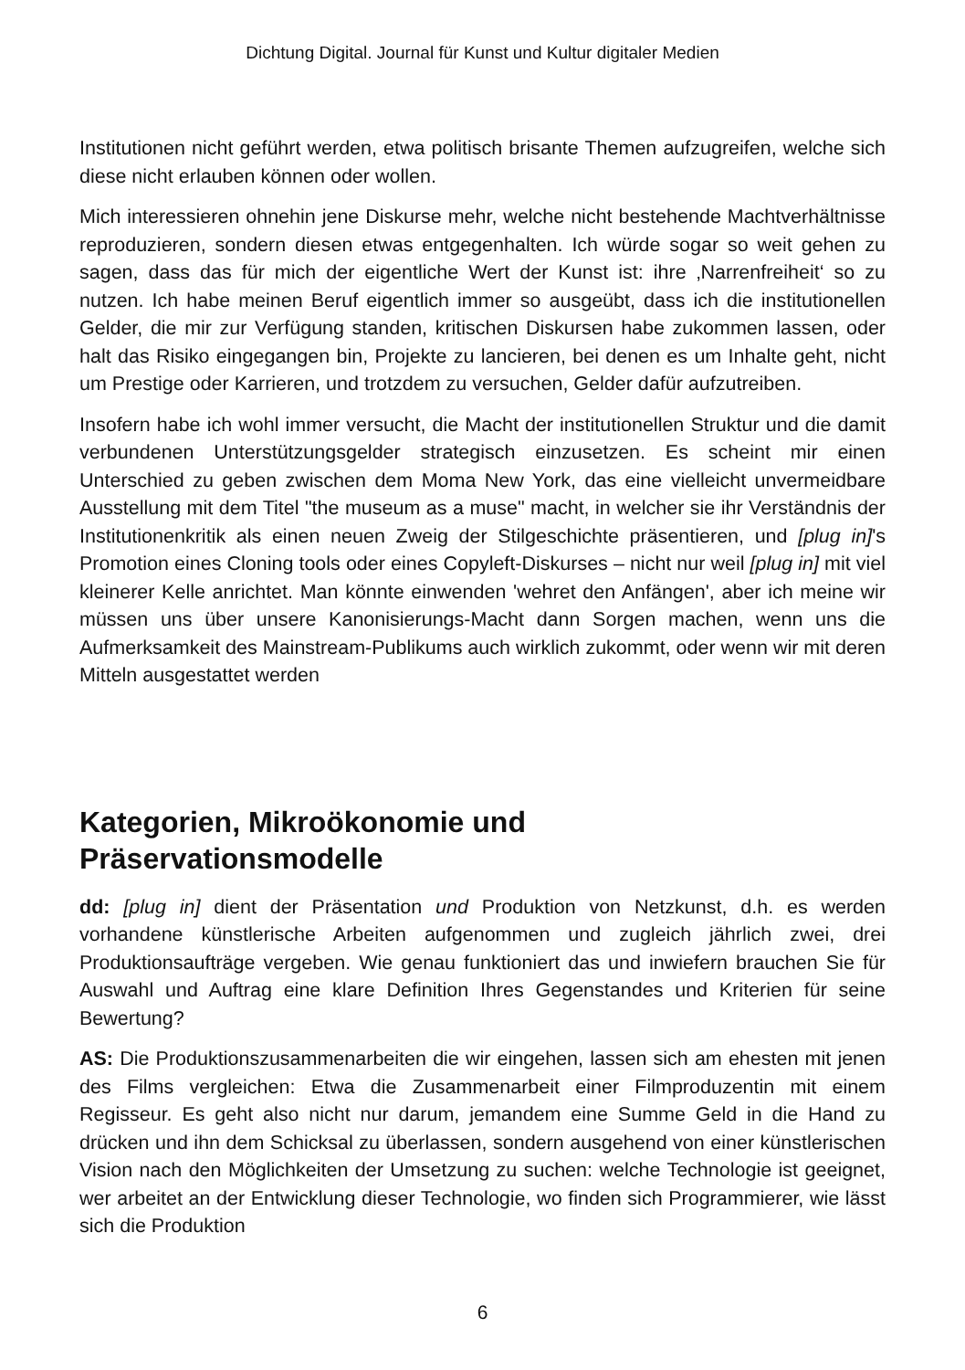Dichtung Digital. Journal für Kunst und Kultur digitaler Medien
Institutionen nicht geführt werden, etwa politisch brisante Themen aufzugreifen, welche sich diese nicht erlauben können oder wollen.
Mich interessieren ohnehin jene Diskurse mehr, welche nicht bestehende Machtverhältnisse reproduzieren, sondern diesen etwas entgegenhalten. Ich würde sogar so weit gehen zu sagen, dass das für mich der eigentliche Wert der Kunst ist: ihre ‚Narrenfreiheit‘ so zu nutzen. Ich habe meinen Beruf eigentlich immer so ausgeübt, dass ich die institutionellen Gelder, die mir zur Verfügung standen, kritischen Diskursen habe zukommen lassen, oder halt das Risiko eingegangen bin, Projekte zu lancieren, bei denen es um Inhalte geht, nicht um Prestige oder Karrieren, und trotzdem zu versuchen, Gelder dafür aufzutreiben.
Insofern habe ich wohl immer versucht, die Macht der institutionellen Struktur und die damit verbundenen Unterstützungsgelder strategisch einzusetzen. Es scheint mir einen Unterschied zu geben zwischen dem Moma New York, das eine vielleicht unvermeidbare Ausstellung mit dem Titel "the museum as a muse" macht, in welcher sie ihr Verständnis der Institutionenkritik als einen neuen Zweig der Stilgeschichte präsentieren, und [plug in]'s Promotion eines Cloning tools oder eines Copyleft-Diskurses – nicht nur weil [plug in] mit viel kleinerer Kelle anrichtet. Man könnte einwenden 'wehret den Anfängen', aber ich meine wir müssen uns über unsere Kanonisierungs-Macht dann Sorgen machen, wenn uns die Aufmerksamkeit des Mainstream-Publikums auch wirklich zukommt, oder wenn wir mit deren Mitteln ausgestattet werden
Kategorien, Mikroökonomie und
Präservationsmodelle
dd: [plug in] dient der Präsentation und Produktion von Netzkunst, d.h. es werden vorhandene künstlerische Arbeiten aufgenommen und zugleich jährlich zwei, drei Produktionsaufträge vergeben. Wie genau funktioniert das und inwiefern brauchen Sie für Auswahl und Auftrag eine klare Definition Ihres Gegenstandes und Kriterien für seine Bewertung?
AS: Die Produktionszusammenarbeiten die wir eingehen, lassen sich am ehesten mit jenen des Films vergleichen: Etwa die Zusammenarbeit einer Filmproduzentin mit einem Regisseur. Es geht also nicht nur darum, jemandem eine Summe Geld in die Hand zu drücken und ihn dem Schicksal zu überlassen, sondern ausgehend von einer künstlerischen Vision nach den Möglichkeiten der Umsetzung zu suchen: welche Technologie ist geeignet, wer arbeitet an der Entwicklung dieser Technologie, wo finden sich Programmierer, wie lässt sich die Produktion
6